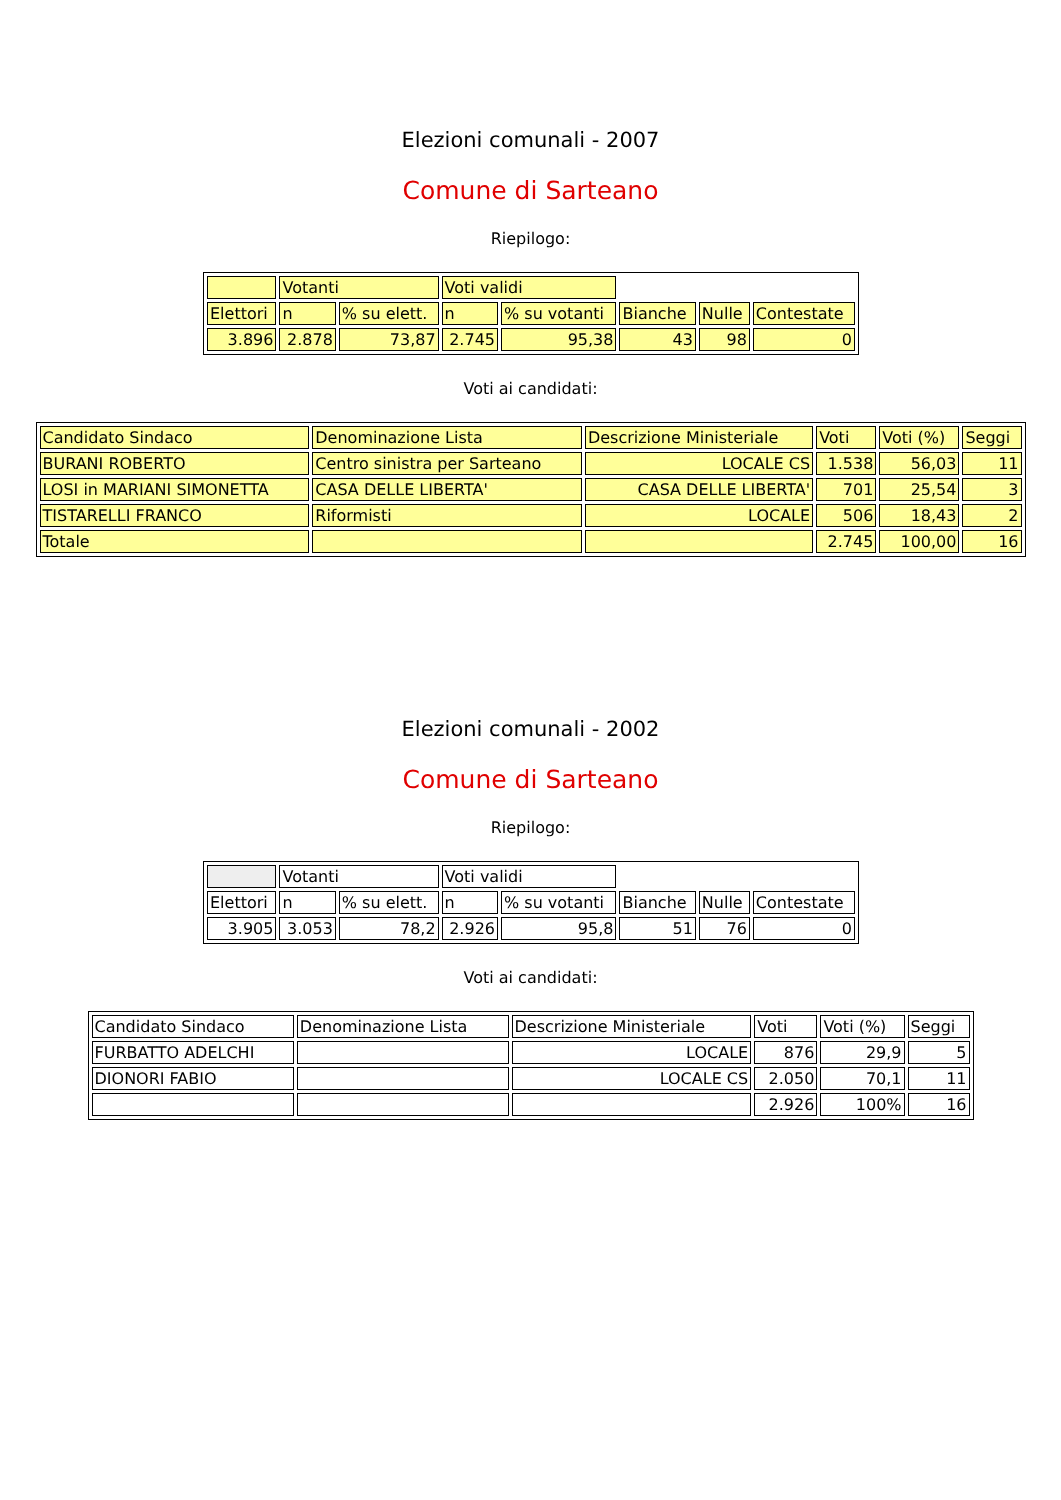Elezioni comunali - 2007
Comune di Sarteano
Riepilogo:
| | Votanti | | Voti validi | | | | |
| Elettori | n | % su elett. | n | % su votanti | Bianche | Nulle | Contestate |
| 3.896 | 2.878 | 73,87 | 2.745 | 95,38 | 43 | 98 | 0 |
Voti ai candidati:
| Candidato Sindaco | Denominazione Lista | Descrizione Ministeriale | Voti | Voti (%) | Seggi |
| BURANI ROBERTO | Centro sinistra per Sarteano | LOCALE CS | 1.538 | 56,03 | 11 |
| LOSI in MARIANI SIMONETTA | CASA DELLE LIBERTA' | CASA DELLE LIBERTA' | 701 | 25,54 | 3 |
| TISTARELLI FRANCO | Riformisti | LOCALE | 506 | 18,43 | 2 |
| Totale | | | 2.745 | 100,00 | 16 |
Elezioni comunali - 2002
Comune di Sarteano
Riepilogo:
| | Votanti | | Voti validi | | | | |
| Elettori | n | % su elett. | n | % su votanti | Bianche | Nulle | Contestate |
| 3.905 | 3.053 | 78,2 | 2.926 | 95,8 | 51 | 76 | 0 |
Voti ai candidati:
| Candidato Sindaco | Denominazione Lista | Descrizione Ministeriale | Voti | Voti (%) | Seggi |
| FURBATTO ADELCHI | | LOCALE | 876 | 29,9 | 5 |
| DIONORI FABIO | | LOCALE CS | 2.050 | 70,1 | 11 |
| | | | 2.926 | 100% | 16 |